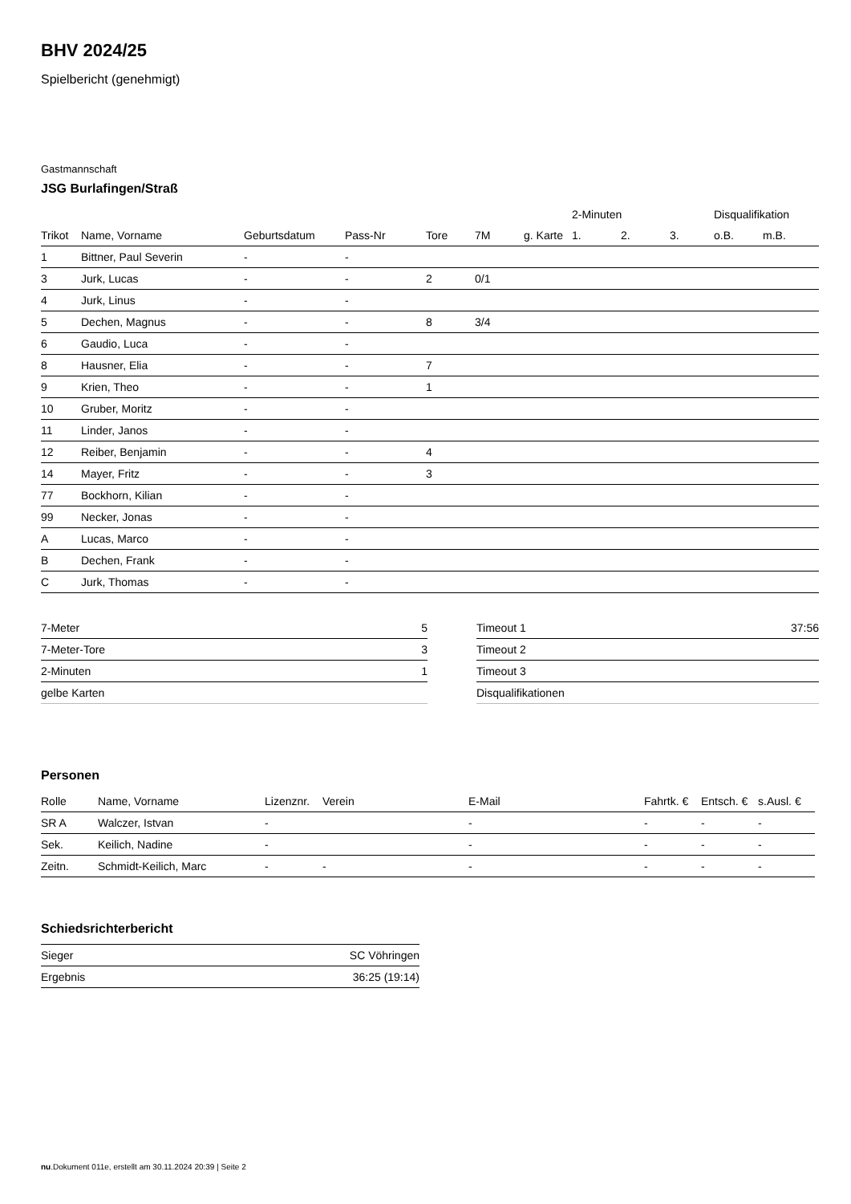BHV 2024/25
Spielbericht (genehmigt)
Gastmannschaft
JSG Burlafingen/Straß
| | | | | | | | 2-Minuten | | | Disqualifikation | |
| --- | --- | --- | --- | --- | --- | --- | --- | --- | --- | --- | --- |
| Trikot | Name, Vorname | Geburtsdatum | Pass-Nr | Tore | 7M | g. Karte | 1. | 2. | 3. | o.B. | m.B. |
| 1 | Bittner, Paul Severin | - | - | | | | | | | | |
| 3 | Jurk, Lucas | - | - | 2 | 0/1 | | | | | | |
| 4 | Jurk, Linus | - | - | | | | | | | | |
| 5 | Dechen, Magnus | - | - | 8 | 3/4 | | | | | | |
| 6 | Gaudio, Luca | - | - | | | | | | | | |
| 8 | Hausner, Elia | - | - | 7 | | | | | | | |
| 9 | Krien, Theo | - | - | 1 | | | | | | | |
| 10 | Gruber, Moritz | - | - | | | | | | | | |
| 11 | Linder, Janos | - | - | | | | | | | | |
| 12 | Reiber, Benjamin | - | - | 4 | | | | | | | |
| 14 | Mayer, Fritz | - | - | 3 | | | | | | | |
| 77 | Bockhorn, Kilian | - | - | | | | | | | | |
| 99 | Necker, Jonas | - | - | | | | | | | | |
| A | Lucas, Marco | - | - | | | | | | | | |
| B | Dechen, Frank | - | - | | | | | | | | |
| C | Jurk, Thomas | - | - | | | | | | | | |
| 7-Meter | 5 |
| 7-Meter-Tore | 3 |
| 2-Minuten | 1 |
| gelbe Karten | |
| Timeout 1 | 37:56 |
| Timeout 2 | |
| Timeout 3 | |
| Disqualifikationen | |
Personen
| Rolle | Name, Vorname | Lizenznr. | Verein | E-Mail | Fahrtk. € | Entsch. € | s.Ausl. € |
| --- | --- | --- | --- | --- | --- | --- | --- |
| SR A | Walczer, Istvan | - | | - | - | - | - |
| Sek. | Keilich, Nadine | - | | - | - | - | - |
| Zeitn. | Schmidt-Keilich, Marc | - | - | - | - | - | - |
Schiedsrichterbericht
| Sieger | SC Vöhringen |
| Ergebnis | 36:25 (19:14) |
nu.Dokument 011e, erstellt am 30.11.2024 20:39 | Seite 2